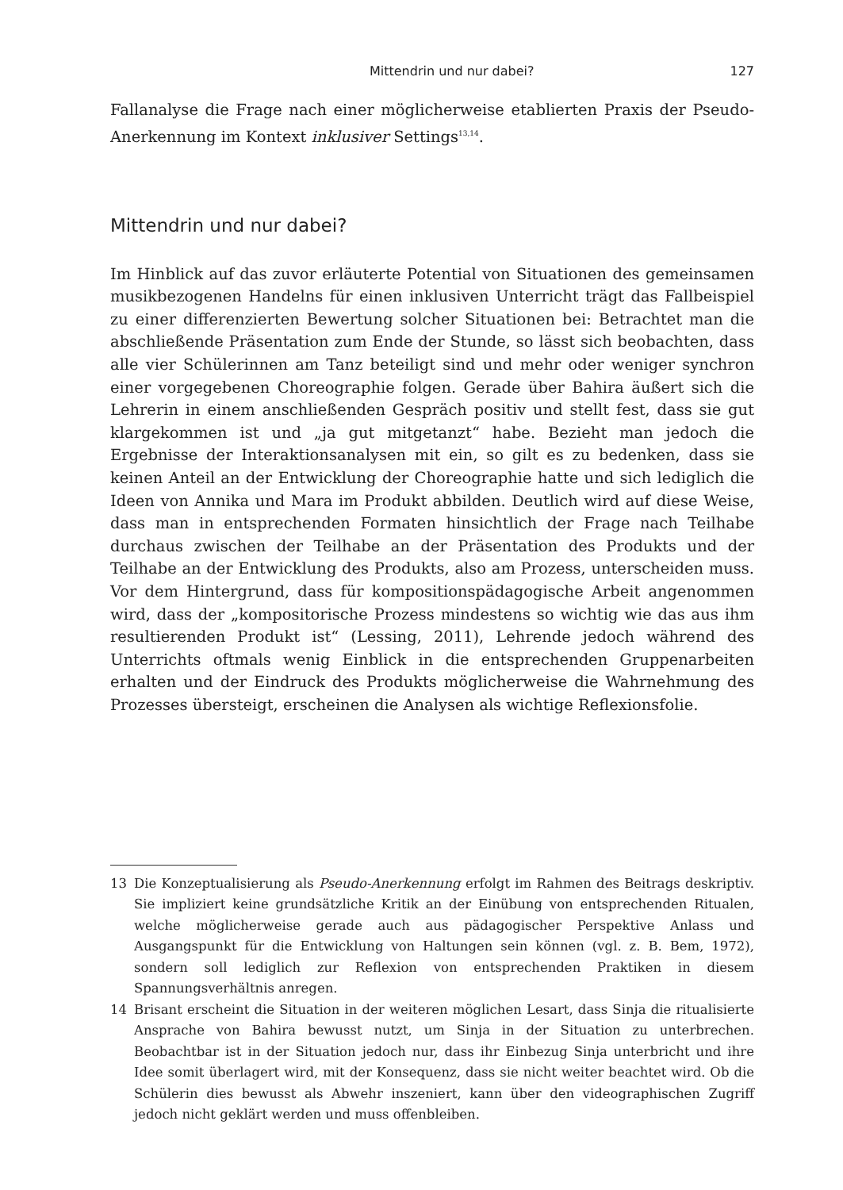Mittendrin und nur dabei? 127
Fallanalyse die Frage nach einer möglicherweise etablierten Praxis der Pseudo-Anerkennung im Kontext inklusiver Settings<sup>13,14</sup>.
Mittendrin und nur dabei?
Im Hinblick auf das zuvor erläuterte Potential von Situationen des gemeinsamen musikbezogenen Handelns für einen inklusiven Unterricht trägt das Fallbeispiel zu einer differenzierten Bewertung solcher Situationen bei: Betrachtet man die abschließende Präsentation zum Ende der Stunde, so lässt sich beobachten, dass alle vier Schülerinnen am Tanz beteiligt sind und mehr oder weniger synchron einer vorgegebenen Choreographie folgen. Gerade über Bahira äußert sich die Lehrerin in einem anschließenden Gespräch positiv und stellt fest, dass sie gut klargekommen ist und „ja gut mitgetanzt“ habe. Bezieht man jedoch die Ergebnisse der Interaktionsanalysen mit ein, so gilt es zu bedenken, dass sie keinen Anteil an der Entwicklung der Choreographie hatte und sich lediglich die Ideen von Annika und Mara im Produkt abbilden. Deutlich wird auf diese Weise, dass man in entsprechenden Formaten hinsichtlich der Frage nach Teilhabe durchaus zwischen der Teilhabe an der Präsentation des Produkts und der Teilhabe an der Entwicklung des Produkts, also am Prozess, unterscheiden muss. Vor dem Hintergrund, dass für kompositionspädagogische Arbeit angenommen wird, dass der „kompositorische Prozess mindestens so wichtig wie das aus ihm resultierenden Produkt ist“ (Lessing, 2011), Lehrende jedoch während des Unterrichts oftmals wenig Einblick in die entsprechenden Gruppenarbeiten erhalten und der Eindruck des Produkts möglicherweise die Wahrnehmung des Prozesses übersteigt, erscheinen die Analysen als wichtige Reflexionsfolie.
13
Die Konzeptualisierung als Pseudo-Anerkennung erfolgt im Rahmen des Beitrags deskriptiv. Sie impliziert keine grundsätzliche Kritik an der Einübung von entsprechenden Ritualen, welche möglicherweise gerade auch aus pädagogischer Perspektive Anlass und Ausgangspunkt für die Entwicklung von Haltungen sein können (vgl. z. B. Bem, 1972), sondern soll lediglich zur Reflexion von entsprechenden Praktiken in diesem Spannungsverhältnis anregen.
14
Brisant erscheint die Situation in der weiteren möglichen Lesart, dass Sinja die ritualisierte Ansprache von Bahira bewusst nutzt, um Sinja in der Situation zu unterbrechen. Beobachtbar ist in der Situation jedoch nur, dass ihr Einbezug Sinja unterbricht und ihre Idee somit überlagert wird, mit der Konsequenz, dass sie nicht weiter beachtet wird. Ob die Schülerin dies bewusst als Abwehr inszeniert, kann über den videographischen Zugriff jedoch nicht geklärt werden und muss offenbleiben.